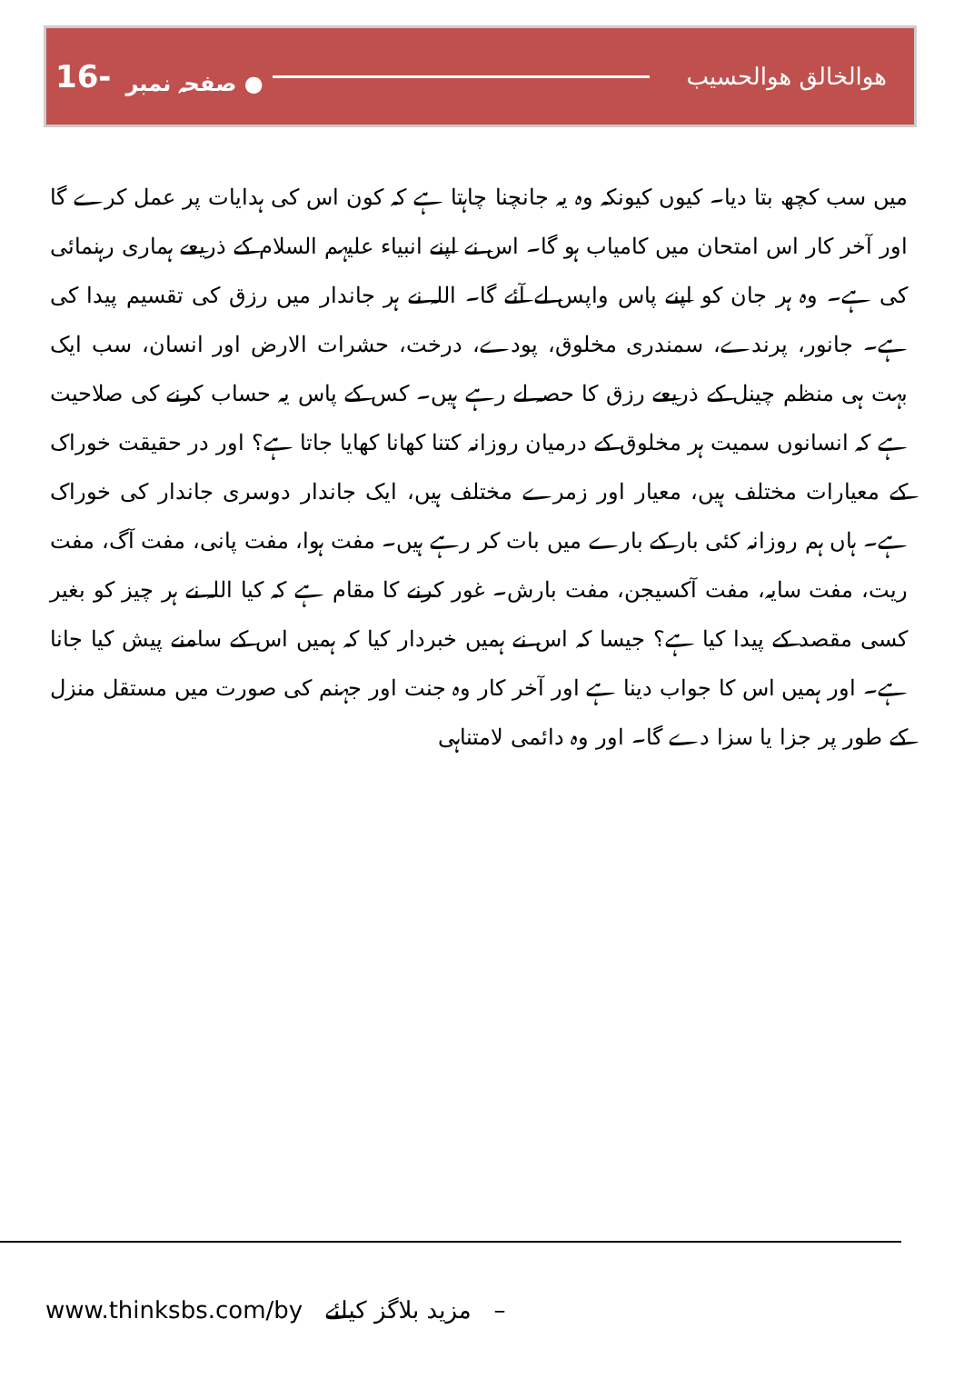16- صفحہ نمبر ● ھوالخالق ھوالحسیب
میں سب کچھ بتا دیا۔ کیوں کیونکہ وہ یہ جانچنا چاہتا ہے کہ کون اس کی ہدایات پر عمل کرے گا اور آخر کار اس امتحان میں کامیاب ہو گا۔ اس نے اپنے انبیاء علیہم السلام کے ذریعے ہماری رہنمائی کی ہے۔ وہ ہر جان کو اپنے پاس واپس لے آئے گا۔ اللہ نے ہر جاندار میں رزق کی تقسیم پیدا کی ہے۔ جانور، پرندے، سمندری مخلوق، پودے، درخت، حشرات الارض اور انسان، سب ایک بہت ہی منظم چینل کے ذریعے رزق کا حصہ لے رہے ہیں۔ کس کے پاس یہ حساب کرنے کی صلاحیت ہے کہ انسانوں سمیت ہر مخلوق کے درمیان روزانہ کتنا کھانا کھایا جاتا ہے؟ اور در حقیقت خوراک کے معیارات مختلف ہیں، معیار اور زمرے مختلف ہیں، ایک جاندار دوسری جاندار کی خوراک ہے۔ ہاں ہم روزانہ کئی بار کے بارے میں بات کر رہے ہیں۔ مفت ہوا، مفت پانی، مفت آگ، مفت ریت، مفت سایہ، مفت آکسیجن، مفت بارش۔ غور کرنے کا مقام ہے کہ کیا اللہ نے ہر چیز کو بغیر کسی مقصد کے پیدا کیا ہے؟ جیسا کہ اس نے ہمیں خبردار کیا کہ ہمیں اس کے سامنے پیش کیا جانا ہے۔ اور ہمیں اس کا جواب دینا ہے اور آخر کار وہ جنت اور جہنم کی صورت میں مستقل منزل کے طور پر جزا یا سزا دے گا۔ اور وہ دائمی لامتناہی
www.thinksbs.com/by مزید بلاگز کیلئے –